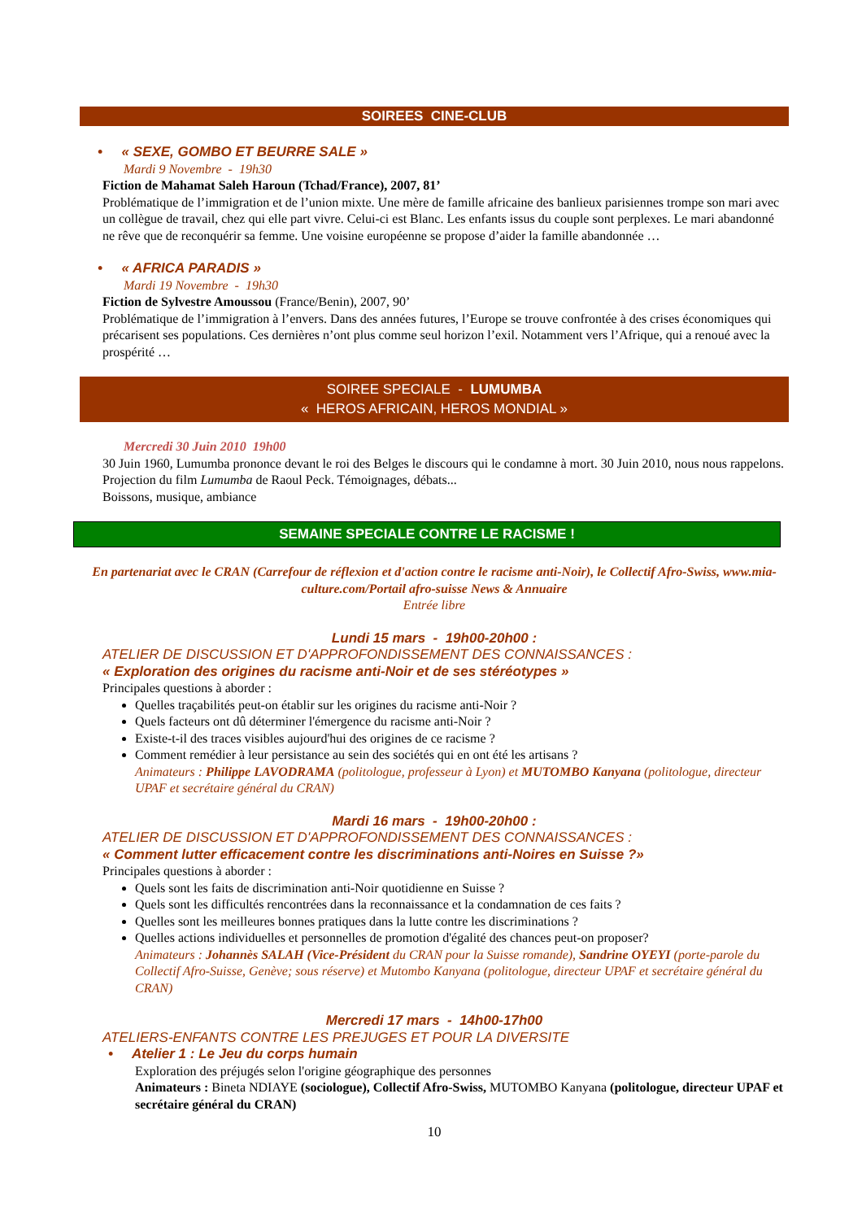SOIREES CINE-CLUB
• « SEXE, GOMBO ET BEURRE SALE »
Mardi 9 Novembre - 19h30
Fiction de Mahamat Saleh Haroun (Tchad/France), 2007, 81’
Problématique de l’immigration et de l’union mixte. Une mère de famille africaine des banlieux parisiennes trompe son mari avec un collègue de travail, chez qui elle part vivre. Celui-ci est Blanc. Les enfants issus du couple sont perplexes. Le mari abandonné ne rêve que de reconquérir sa femme. Une voisine européenne se propose d’aider la famille abandonnée …
• « AFRICA PARADIS »
Mardi 19 Novembre - 19h30
Fiction de Sylvestre Amoussou (France/Benin), 2007, 90’
Problématique de l’immigration à l’envers. Dans des années futures, l’Europe se trouve confrontée à des crises économiques qui précarisent ses populations. Ces dernières n’ont plus comme seul horizon l’exil. Notamment vers l’Afrique, qui a renoué avec la prospérité …
SOIREE SPECIALE - LUMUMBA
« HEROS AFRICAIN, HEROS MONDIAL »
Mercredi 30 Juin 2010 19h00
30 Juin 1960, Lumumba prononce devant le roi des Belges le discours qui le condamne à mort. 30 Juin 2010, nous nous rappelons.
Projection du film Lumumba de Raoul Peck. Témoignages, débats...
Boissons, musique, ambiance
SEMAINE SPECIALE CONTRE LE RACISME !
En partenariat avec le CRAN (Carrefour de réflexion et d'action contre le racisme anti-Noir), le Collectif Afro-Swiss, www.mia-culture.com/Portail afro-suisse News & Annuaire
Entrée libre
Lundi 15 mars - 19h00-20h00 :
ATELIER DE DISCUSSION ET D'APPROFONDISSEMENT DES CONNAISSANCES :
« Exploration des origines du racisme anti-Noir et de ses stéréotypes »
Principales questions à aborder :
Quelles traçabilités peut-on établir sur les origines du racisme anti-Noir ?
Quels facteurs ont dû déterminer l'émergence du racisme anti-Noir ?
Existe-t-il des traces visibles aujourd'hui des origines de ce racisme ?
Comment remédier à leur persistance au sein des sociétés qui en ont été les artisans ?
Animateurs : Philippe LAVODRAMA (politologue, professeur à Lyon) et MUTOMBO Kanyana (politologue, directeur UPAF et secrétaire général du CRAN)
Mardi 16 mars - 19h00-20h00 :
ATELIER DE DISCUSSION ET D'APPROFONDISSEMENT DES CONNAISSANCES :
« Comment lutter efficacement contre les discriminations anti-Noires en Suisse ?»
Principales questions à aborder :
Quels sont les faits de discrimination anti-Noir quotidienne en Suisse ?
Quels sont les difficultés rencontrées dans la reconnaissance et la condamnation de ces faits ?
Quelles sont les meilleures bonnes pratiques dans la lutte contre les discriminations ?
Quelles actions individuelles et personnelles de promotion d'égalité des chances peut-on proposer?
Animateurs : Johannès SALAH (Vice-Président du CRAN pour la Suisse romande), Sandrine OYEYI (porte-parole du Collectif Afro-Suisse, Genève; sous réserve) et Mutombo Kanyana (politologue, directeur UPAF et secrétaire général du CRAN)
Mercredi 17 mars - 14h00-17h00
ATELIERS-ENFANTS CONTRE LES PREJUGES ET POUR LA DIVERSITE
• Atelier 1 : Le Jeu du corps humain
Exploration des préjugés selon l'origine géographique des personnes
Animateurs : Bineta NDIAYE (sociologue), Collectif Afro-Swiss, MUTOMBO Kanyana (politologue, directeur UPAF et secrétaire général du CRAN)
10